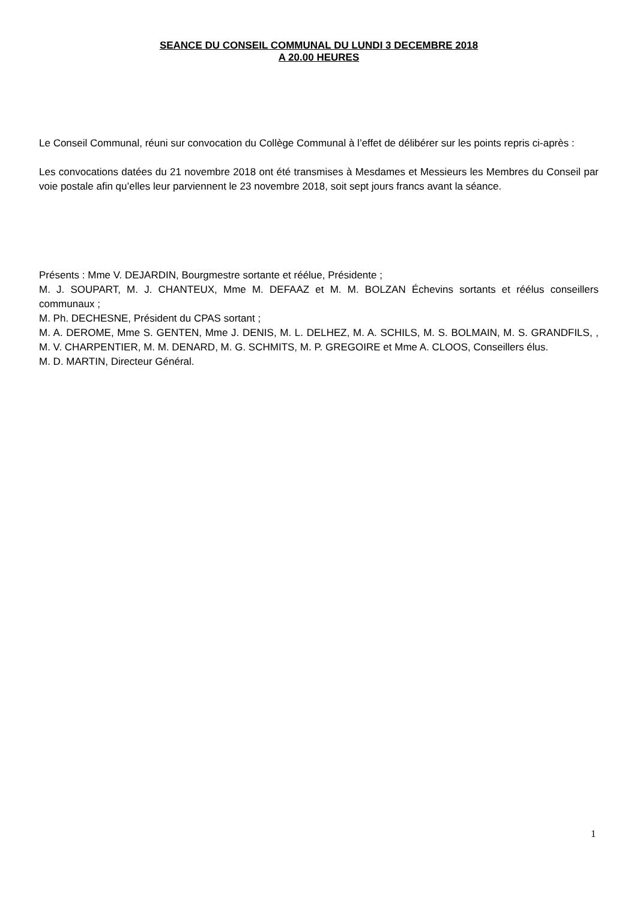SEANCE DU CONSEIL COMMUNAL DU LUNDI 3 DECEMBRE 2018
A 20.00 HEURES
Le Conseil Communal, réuni sur convocation du Collège Communal à l’effet de délibérer sur les points repris ci-après :
Les convocations datées du 21 novembre 2018 ont été transmises à Mesdames et Messieurs les Membres du Conseil par voie postale afin qu’elles leur parviennent le 23 novembre 2018, soit sept jours francs avant la séance.
Présents : Mme V. DEJARDIN, Bourgmestre sortante et réélue, Présidente ;
M. J. SOUPART, M. J. CHANTEUX, Mme M. DEFAAZ et M. M. BOLZAN Échevins sortants et réélus conseillers communaux ;
M. Ph. DECHESNE, Président du CPAS sortant ;
M. A. DEROME, Mme S. GENTEN, Mme J. DENIS, M. L. DELHEZ, M. A. SCHILS, M. S. BOLMAIN, M. S. GRANDFILS, , M. V. CHARPENTIER, M. M. DENARD, M. G. SCHMITS, M. P. GREGOIRE et Mme A. CLOOS, Conseillers élus.
M. D. MARTIN, Directeur Général.
1